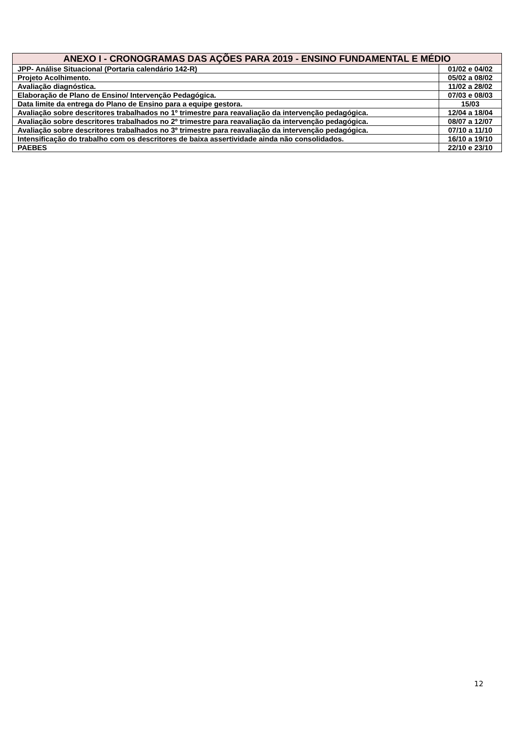| ANEXO I - CRONOGRAMAS DAS AÇÕES PARA 2019 - ENSINO FUNDAMENTAL E MÉDIO | |
| --- | --- |
| JPP- Análise Situacional (Portaria calendário 142-R) | 01/02 e 04/02 |
| Projeto Acolhimento. | 05/02 a 08/02 |
| Avaliação diagnóstica. | 11/02 a 28/02 |
| Elaboração de Plano de Ensino/ Intervenção Pedagógica. | 07/03 e 08/03 |
| Data limite da entrega do Plano de Ensino para a equipe gestora. | 15/03 |
| Avaliação sobre descritores trabalhados no 1º trimestre para reavaliação da intervenção pedagógica. | 12/04 a 18/04 |
| Avaliação sobre descritores trabalhados no 2º trimestre para reavaliação da intervenção pedagógica. | 08/07 a 12/07 |
| Avaliação sobre descritores trabalhados no 3º trimestre para reavaliação da intervenção pedagógica. | 07/10 a 11/10 |
| Intensificação do trabalho com os descritores de baixa assertividade ainda não consolidados. | 16/10 a 19/10 |
| PAEBES | 22/10 e 23/10 |
12